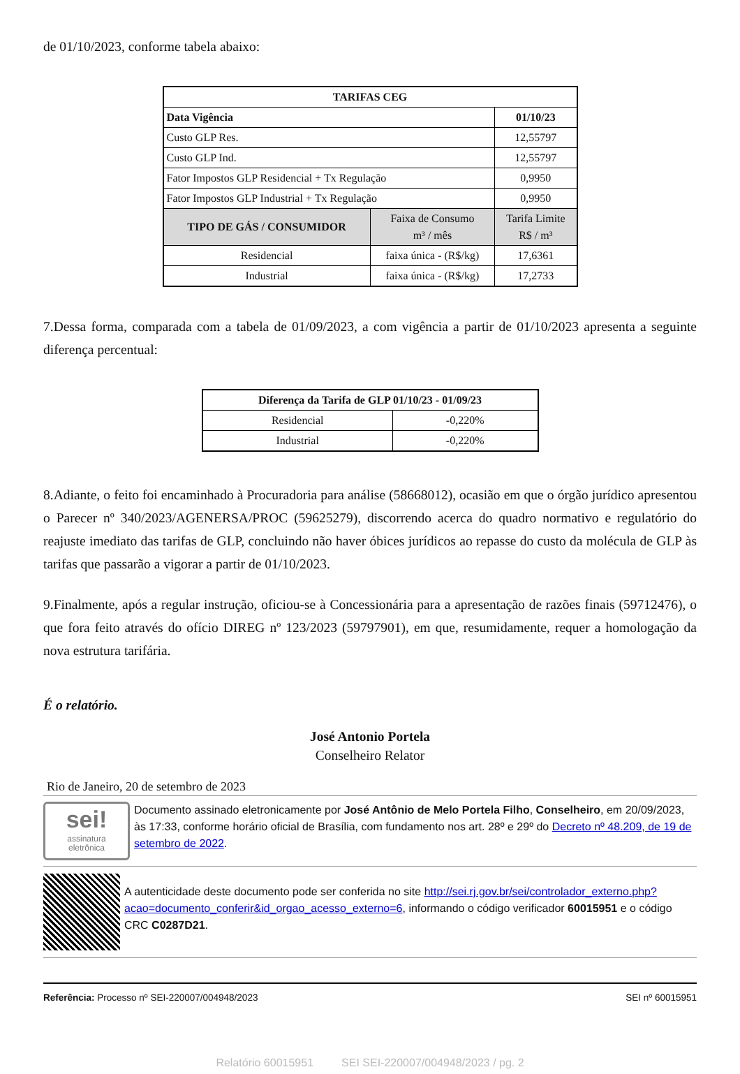de 01/10/2023, conforme tabela abaixo:
| TARIFAS CEG | | |
| --- | --- | --- |
| Data Vigência | | 01/10/23 |
| Custo GLP Res. | | 12,55797 |
| Custo GLP Ind. | | 12,55797 |
| Fator Impostos GLP Residencial + Tx Regulação | | 0,9950 |
| Fator Impostos GLP Industrial + Tx Regulação | | 0,9950 |
| TIPO DE GÁS / CONSUMIDOR | Faixa de Consumo m³ / mês | Tarifa Limite R$ / m³ |
| Residencial | faixa única - (R$/kg) | 17,6361 |
| Industrial | faixa única - (R$/kg) | 17,2733 |
7.Dessa forma, comparada com a tabela de 01/09/2023, a com vigência a partir de 01/10/2023 apresenta a seguinte diferença percentual:
| Diferença da Tarifa de GLP 01/10/23 - 01/09/23 | |
| --- | --- |
| Residencial | -0,220% |
| Industrial | -0,220% |
8.Adiante, o feito foi encaminhado à Procuradoria para análise (58668012), ocasião em que o órgão jurídico apresentou o Parecer nº 340/2023/AGENERSA/PROC (59625279), discorrendo acerca do quadro normativo e regulatório do reajuste imediato das tarifas de GLP, concluindo não haver óbices jurídicos ao repasse do custo da molécula de GLP às tarifas que passarão a vigorar a partir de 01/10/2023.
9.Finalmente, após a regular instrução, oficiou-se à Concessionária para a apresentação de razões finais (59712476), o que fora feito através do ofício DIREG nº 123/2023 (59797901), em que, resumidamente, requer a homologação da nova estrutura tarifária.
É o relatório.
José Antonio Portela
Conselheiro Relator
Rio de Janeiro, 20 de setembro de 2023
sei!
assinatura
eletrônica
Documento assinado eletronicamente por José Antônio de Melo Portela Filho, Conselheiro, em 20/09/2023, às 17:33, conforme horário oficial de Brasília, com fundamento nos art. 28º e 29º do Decreto nº 48.209, de 19 de setembro de 2022.
A autenticidade deste documento pode ser conferida no site http://sei.rj.gov.br/sei/controlador_externo.php?acao=documento_conferir&id_orgao_acesso_externo=6, informando o código verificador 60015951 e o código CRC C0287D21.
Referência: Processo nº SEI-220007/004948/2023 SEI nº 60015951
Relatório 60015951 SEI SEI-220007/004948/2023 / pg. 2